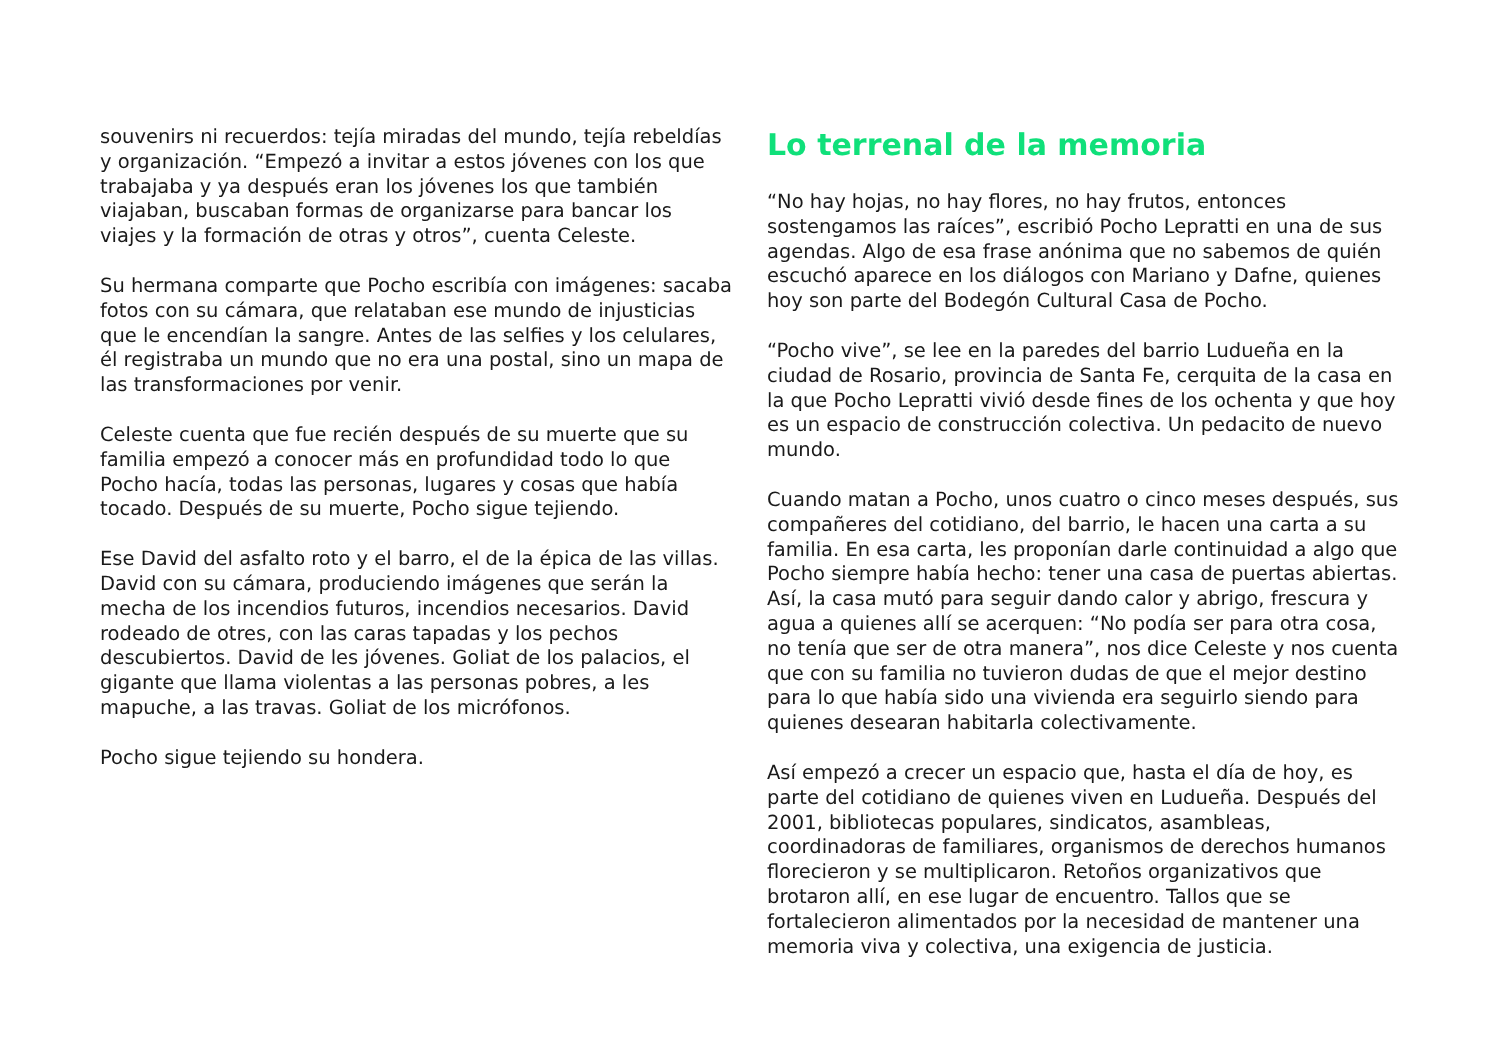souvenirs ni recuerdos: tejía miradas del mundo, tejía rebeldías y organización. “Empezó a invitar a estos jóvenes con los que trabajaba y ya después eran los jóvenes los que también viajaban, buscaban formas de organizarse para bancar los viajes y la formación de otras y otros”, cuenta Celeste.
Su hermana comparte que Pocho escribía con imágenes: sacaba fotos con su cámara, que relataban ese mundo de injusticias que le encendían la sangre. Antes de las selfies y los celulares, él registraba un mundo que no era una postal, sino un mapa de las transformaciones por venir.
Celeste cuenta que fue recién después de su muerte que su familia empezó a conocer más en profundidad todo lo que Pocho hacía, todas las personas, lugares y cosas que había tocado. Después de su muerte, Pocho sigue tejiendo.
Ese David del asfalto roto y el barro, el de la épica de las villas. David con su cámara, produciendo imágenes que serán la mecha de los incendios futuros, incendios necesarios. David rodeado de otres, con las caras tapadas y los pechos descubiertos. David de les jóvenes. Goliat de los palacios, el gigante que llama violentas a las personas pobres, a les mapuche, a las travas. Goliat de los micrófonos.
Pocho sigue tejiendo su hondera.
Lo terrenal de la memoria
“No hay hojas, no hay flores, no hay frutos, entonces sostengamos las raíces”, escribió Pocho Lepratti en una de sus agendas. Algo de esa frase anónima que no sabemos de quién escuchó aparece en los diálogos con Mariano y Dafne, quienes hoy son parte del Bodegón Cultural Casa de Pocho.
“Pocho vive”, se lee en la paredes del barrio Ludueña en la ciudad de Rosario, provincia de Santa Fe, cerquita de la casa en la que Pocho Lepratti vivió desde fines de los ochenta y que hoy es un espacio de construcción colectiva. Un pedacito de nuevo mundo.
Cuando matan a Pocho, unos cuatro o cinco meses después, sus compañeres del cotidiano, del barrio, le hacen una carta a su familia. En esa carta, les proponían darle continuidad a algo que Pocho siempre había hecho: tener una casa de puertas abiertas. Así, la casa mutó para seguir dando calor y abrigo, frescura y agua a quienes allí se acerquen: “No podía ser para otra cosa, no tenía que ser de otra manera”, nos dice Celeste y nos cuenta que con su familia no tuvieron dudas de que el mejor destino para lo que había sido una vivienda era seguirlo siendo para quienes desearan habitarla colectivamente.
Así empezó a crecer un espacio que, hasta el día de hoy, es parte del cotidiano de quienes viven en Ludueña. Después del 2001, bibliotecas populares, sindicatos, asambleas, coordinadoras de familiares, organismos de derechos humanos florecieron y se multiplicaron. Retoños organizativos que brotaron allí, en ese lugar de encuentro. Tallos que se fortalecieron alimentados por la necesidad de mantener una memoria viva y colectiva, una exigencia de justicia.